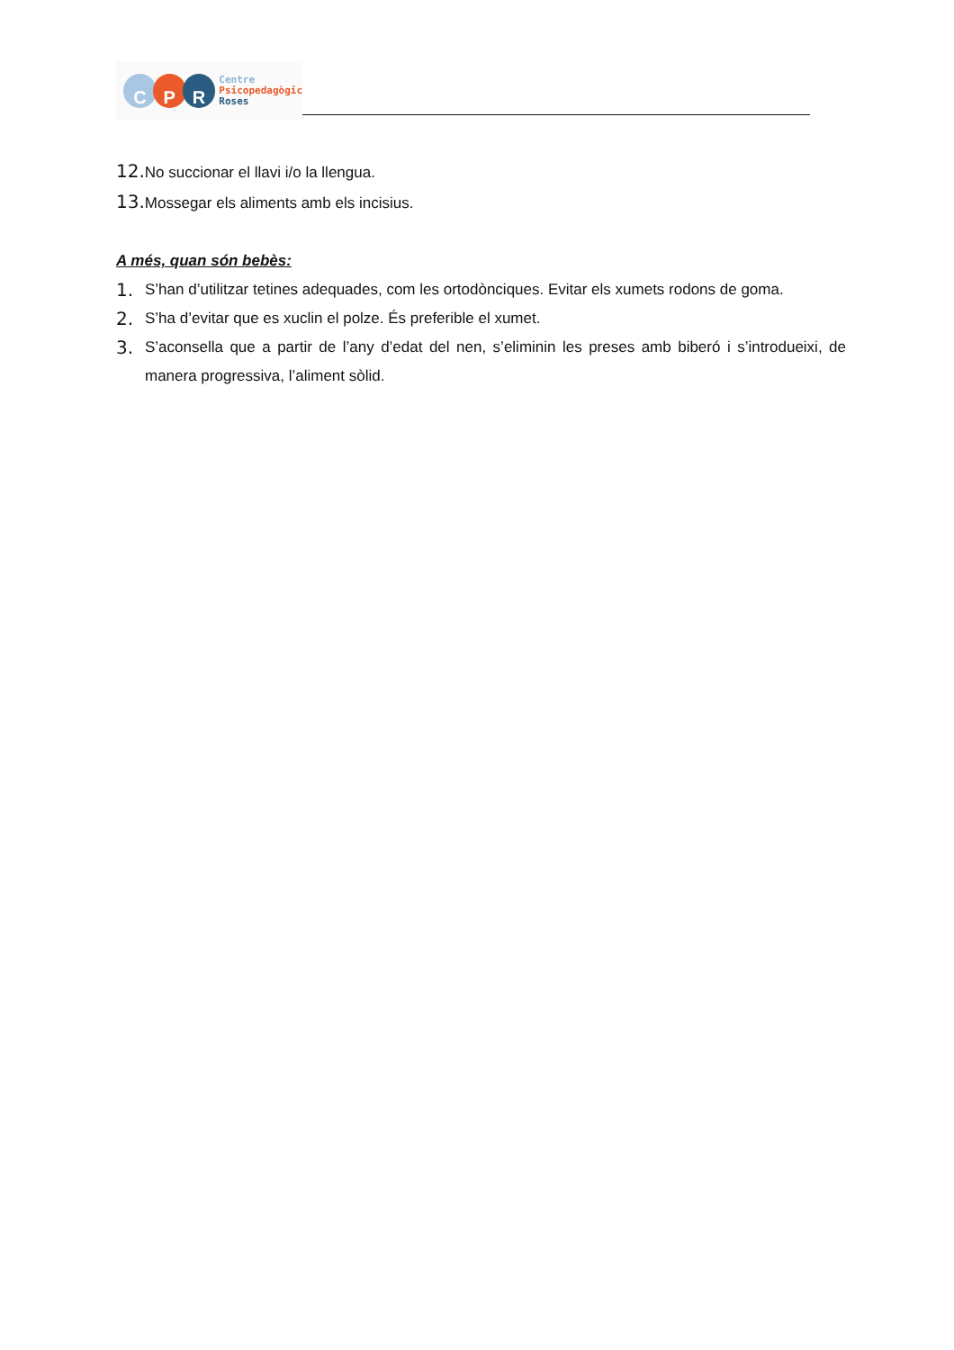C P R
Centre
Psicopedagògic
Roses
12. No succionar el llavi i/o la llengua.
13. Mossegar els aliments amb els incisius.
A més, quan són bebès:
1. S’han d’utilitzar tetines adequades, com les ortodònciques. Evitar els xumets rodons de goma.
2. S’ha d’evitar que es xuclin el polze. És preferible el xumet.
3. S’aconsella que a partir de l’any d’edat del nen, s’eliminin les preses amb biberó i s’introdueixi, de manera progressiva, l’aliment sòlid.